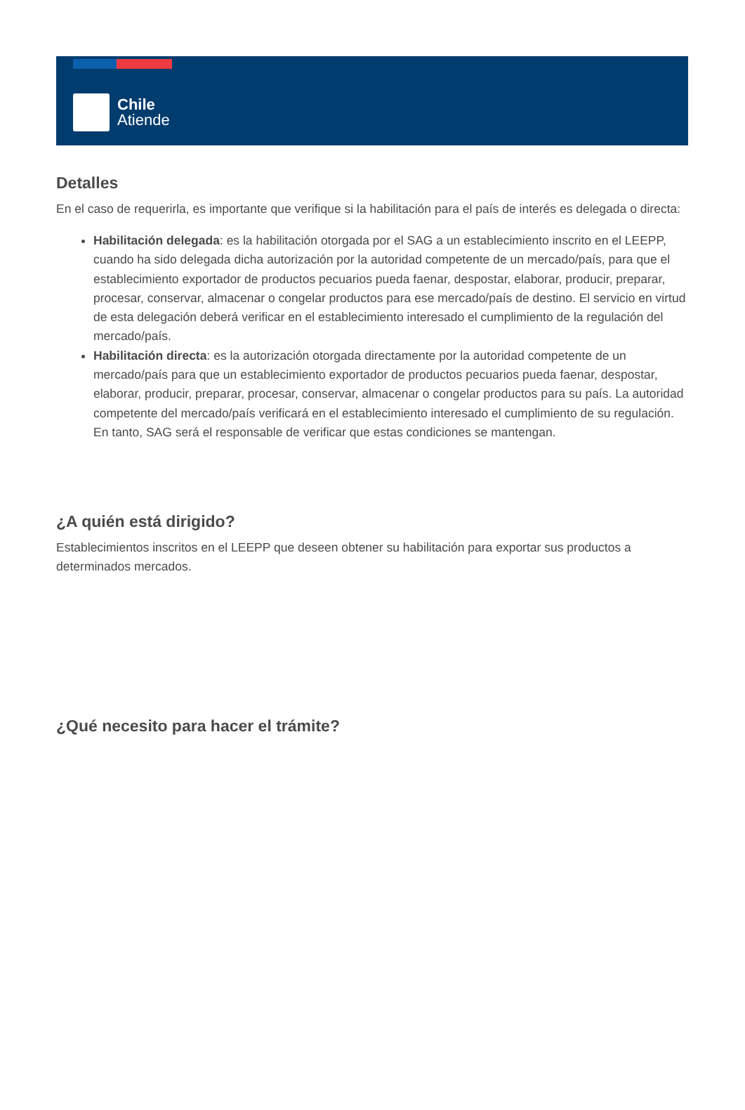Chile
Atiende
Detalles
En el caso de requerirla, es importante que verifique si la habilitación para el país de interés es delegada o directa:
Habilitación delegada: es la habilitación otorgada por el SAG a un establecimiento inscrito en el LEEPP, cuando ha sido delegada dicha autorización por la autoridad competente de un mercado/país, para que el establecimiento exportador de productos pecuarios pueda faenar, despostar, elaborar, producir, preparar, procesar, conservar, almacenar o congelar productos para ese mercado/país de destino. El servicio en virtud de esta delegación deberá verificar en el establecimiento interesado el cumplimiento de la regulación del mercado/país.
Habilitación directa: es la autorización otorgada directamente por la autoridad competente de un mercado/país para que un establecimiento exportador de productos pecuarios pueda faenar, despostar, elaborar, producir, preparar, procesar, conservar, almacenar o congelar productos para su país. La autoridad competente del mercado/país verificará en el establecimiento interesado el cumplimiento de su regulación. En tanto, SAG será el responsable de verificar que estas condiciones se mantengan.
¿A quién está dirigido?
Establecimientos inscritos en el LEEPP que deseen obtener su habilitación para exportar sus productos a determinados mercados.
¿Qué necesito para hacer el trámite?